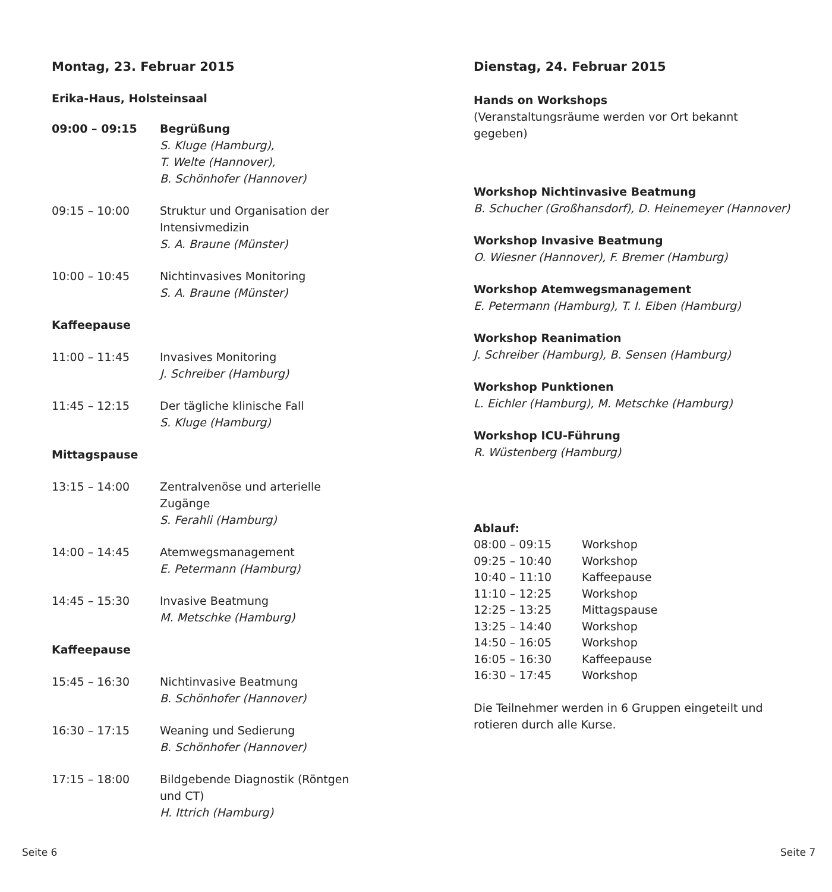Montag, 23. Februar 2015
Erika-Haus, Holsteinsaal
| 09:00 – 09:15 | Begrüßung S. Kluge (Hamburg), T. Welte (Hannover), B. Schönhofer (Hannover) |
| 09:15 – 10:00 | Struktur und Organisation der Intensivmedizin S. A. Braune (Münster) |
| 10:00 – 10:45 | Nichtinvasives Monitoring S. A. Braune (Münster) |
| Kaffeepause | |
| 11:00 – 11:45 | Invasives Monitoring J. Schreiber (Hamburg) |
| 11:45 – 12:15 | Der tägliche klinische Fall S. Kluge (Hamburg) |
| Mittagspause | |
| 13:15 – 14:00 | Zentralvenöse und arterielle Zugänge S. Ferahli (Hamburg) |
| 14:00 – 14:45 | Atemwegsmanagement E. Petermann (Hamburg) |
| 14:45 – 15:30 | Invasive Beatmung M. Metschke (Hamburg) |
| Kaffeepause | |
| 15:45 – 16:30 | Nichtinvasive Beatmung B. Schönhofer (Hannover) |
| 16:30 – 17:15 | Weaning und Sedierung B. Schönhofer (Hannover) |
| 17:15 – 18:00 | Bildgebende Diagnostik (Röntgen und CT) H. Ittrich (Hamburg) |
Dienstag, 24. Februar 2015
Hands on Workshops
(Veranstaltungsräume werden vor Ort bekannt
gegeben)
Workshop Nichtinvasive Beatmung
B. Schucher (Großhansdorf), D. Heinemeyer (Hannover)
Workshop Invasive Beatmung
O. Wiesner (Hannover), F. Bremer (Hamburg)
Workshop Atemwegsmanagement
E. Petermann (Hamburg), T. I. Eiben (Hamburg)
Workshop Reanimation
J. Schreiber (Hamburg), B. Sensen (Hamburg)
Workshop Punktionen
L. Eichler (Hamburg), M. Metschke (Hamburg)
Workshop ICU-Führung
R. Wüstenberg (Hamburg)
Ablauf:
| 08:00 – 09:15 | Workshop |
| 09:25 – 10:40 | Workshop |
| 10:40 – 11:10 | Kaffeepause |
| 11:10 – 12:25 | Workshop |
| 12:25 – 13:25 | Mittagspause |
| 13:25 – 14:40 | Workshop |
| 14:50 – 16:05 | Workshop |
| 16:05 – 16:30 | Kaffeepause |
| 16:30 – 17:45 | Workshop |
Die Teilnehmer werden in 6 Gruppen eingeteilt und
rotieren durch alle Kurse.
Seite 6 Seite 7